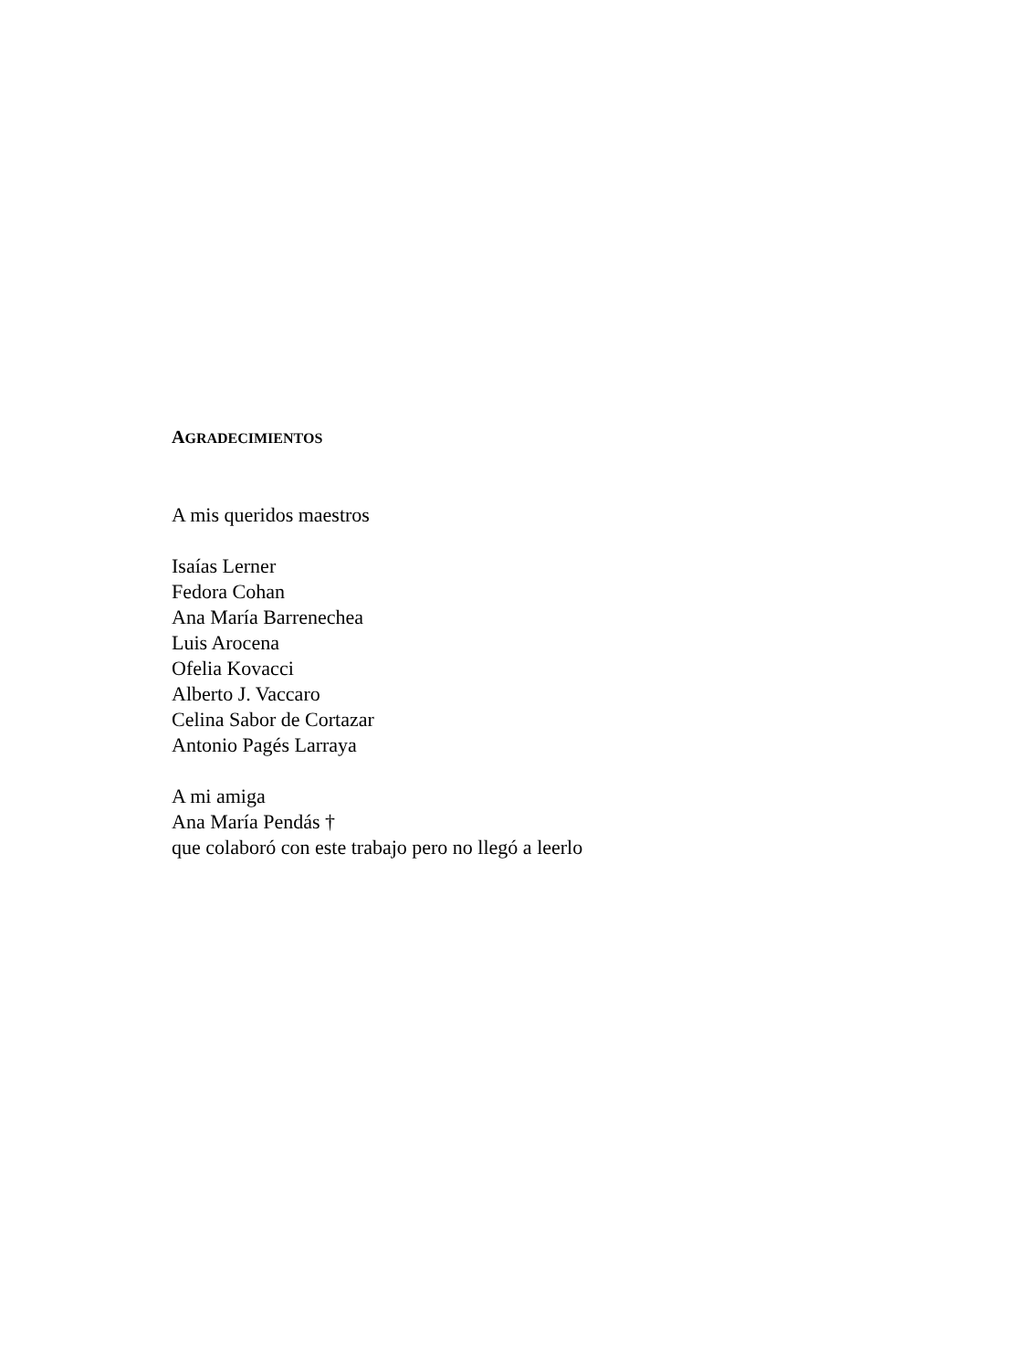AGRADECIMIENTOS
A mis queridos maestros
Isaías Lerner
Fedora Cohan
Ana María Barrenechea
Luis Arocena
Ofelia Kovacci
Alberto J. Vaccaro
Celina Sabor de Cortazar
Antonio Pagés Larraya
A mi amiga
Ana María Pendás †
que colaboró con este trabajo pero no llegó a leerlo